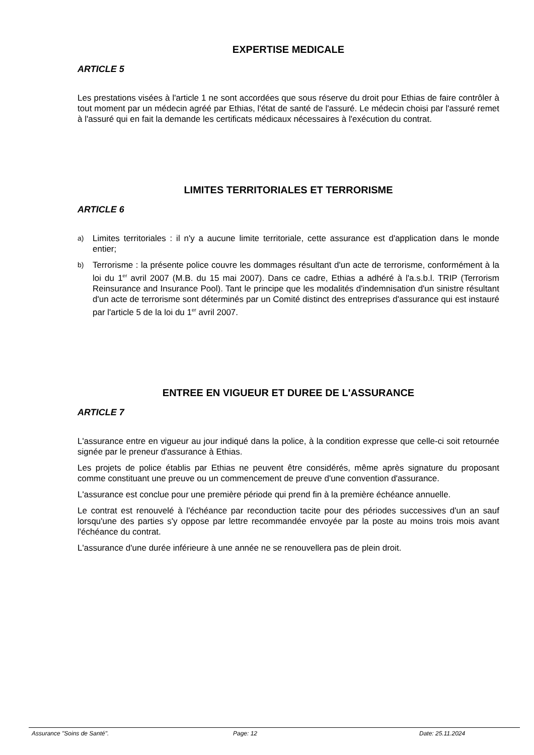EXPERTISE MEDICALE
ARTICLE 5
Les prestations visées à l'article 1 ne sont accordées que sous réserve du droit pour Ethias de faire contrôler à tout moment par un médecin agréé par Ethias, l'état de santé de l'assuré. Le médecin choisi par l'assuré remet à l'assuré qui en fait la demande les certificats médicaux nécessaires à l'exécution du contrat.
LIMITES TERRITORIALES ET TERRORISME
ARTICLE 6
a) Limites territoriales : il n'y a aucune limite territoriale, cette assurance est d'application dans le monde entier;
b) Terrorisme : la présente police couvre les dommages résultant d'un acte de terrorisme, conformément à la loi du 1<sup>er</sup> avril 2007 (M.B. du 15 mai 2007). Dans ce cadre, Ethias a adhéré à l'a.s.b.l. TRIP (Terrorism Reinsurance and Insurance Pool). Tant le principe que les modalités d'indemnisation d'un sinistre résultant d'un acte de terrorisme sont déterminés par un Comité distinct des entreprises d'assurance qui est instauré par l'article 5 de la loi du 1<sup>er</sup> avril 2007.
ENTREE EN VIGUEUR ET DUREE DE L'ASSURANCE
ARTICLE 7
L'assurance entre en vigueur au jour indiqué dans la police, à la condition expresse que celle-ci soit retournée signée par le preneur d'assurance à Ethias.
Les projets de police établis par Ethias ne peuvent être considérés, même après signature du proposant comme constituant une preuve ou un commencement de preuve d'une convention d'assurance.
L'assurance est conclue pour une première période qui prend fin à la première échéance annuelle.
Le contrat est renouvelé à l'échéance par reconduction tacite pour des périodes successives d'un an sauf lorsqu'une des parties s'y oppose par lettre recommandée envoyée par la poste au moins trois mois avant l'échéance du contrat.
L'assurance d'une durée inférieure à une année ne se renouvellera pas de plein droit.
Assurance "Soins de Santé". Page: 12 Date: 25.11.2024